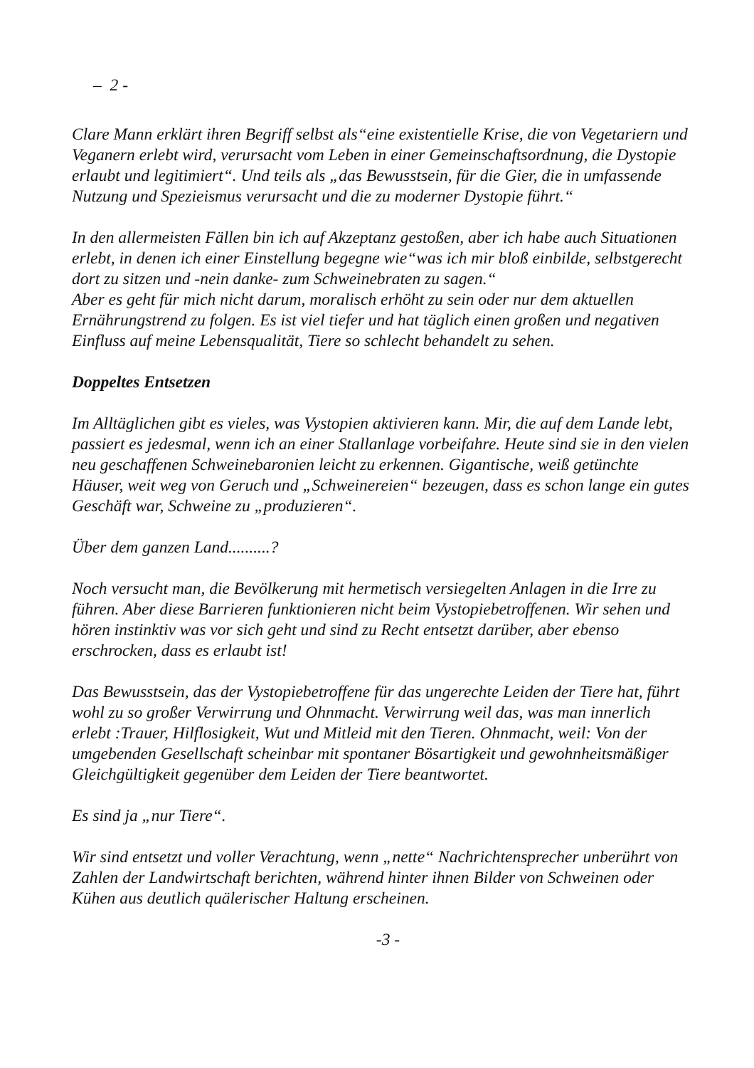– 2 -
Clare Mann erklärt ihren Begriff selbst als“eine existentielle Krise, die von Vegetariern und Veganern erlebt wird, verursacht vom Leben in einer Gemeinschaftsordnung, die Dystopie erlaubt und legitimiert“. Und teils als „das Bewusstsein, für die Gier, die in umfassende Nutzung und Spezieismus verursacht und die zu moderner Dystopie führt.“
In den allermeisten Fällen bin ich auf Akzeptanz gestoßen, aber ich habe auch Situationen erlebt, in denen ich einer Einstellung begegne wie“was ich mir bloß einbilde, selbstgerecht dort zu sitzen und -nein danke- zum Schweinebraten zu sagen.“
Aber es geht für mich nicht darum, moralisch erhöht zu sein oder nur dem aktuellen Ernährungstrend zu folgen. Es ist viel tiefer und hat täglich einen großen und negativen Einfluss auf meine Lebensqualität, Tiere so schlecht behandelt zu sehen.
Doppeltes Entsetzen
Im Alltäglichen gibt es vieles, was Vystopien aktivieren kann. Mir, die auf dem Lande lebt, passiert es jedesmal, wenn ich an einer Stallanlage vorbeifahre. Heute sind sie in den vielen neu geschaffenen Schweinebaronien leicht zu erkennen. Gigantische, weiß getünchte Häuser, weit weg von Geruch und „Schweinereien“ bezeugen, dass es schon lange ein gutes Geschäft war, Schweine zu „produzieren“.
Über dem ganzen Land..........?
Noch versucht man, die Bevölkerung mit hermetisch versiegelten Anlagen in die Irre zu führen. Aber diese Barrieren funktionieren nicht beim Vystopiebetroffenen. Wir sehen und hören instinktiv was vor sich geht und sind zu Recht entsetzt darüber, aber ebenso erschrocken, dass es erlaubt ist!
Das Bewusstsein, das der Vystopiebetroffene für das ungerechte Leiden der Tiere hat, führt wohl zu so großer Verwirrung und Ohnmacht. Verwirrung weil das, was man innerlich erlebt :Trauer, Hilflosigkeit, Wut und Mitleid mit den Tieren. Ohnmacht, weil: Von der umgebenden Gesellschaft scheinbar mit spontaner Bösartigkeit und gewohnheitsmäßiger Gleichgültigkeit gegenüber dem Leiden der Tiere beantwortet.
Es sind ja „nur Tiere“.
Wir sind entsetzt und voller Verachtung, wenn „nette“ Nachrichtensprecher unberührt von Zahlen der Landwirtschaft berichten, während hinter ihnen Bilder von Schweinen oder Kühen aus deutlich quälerischer Haltung erscheinen.
-3 -